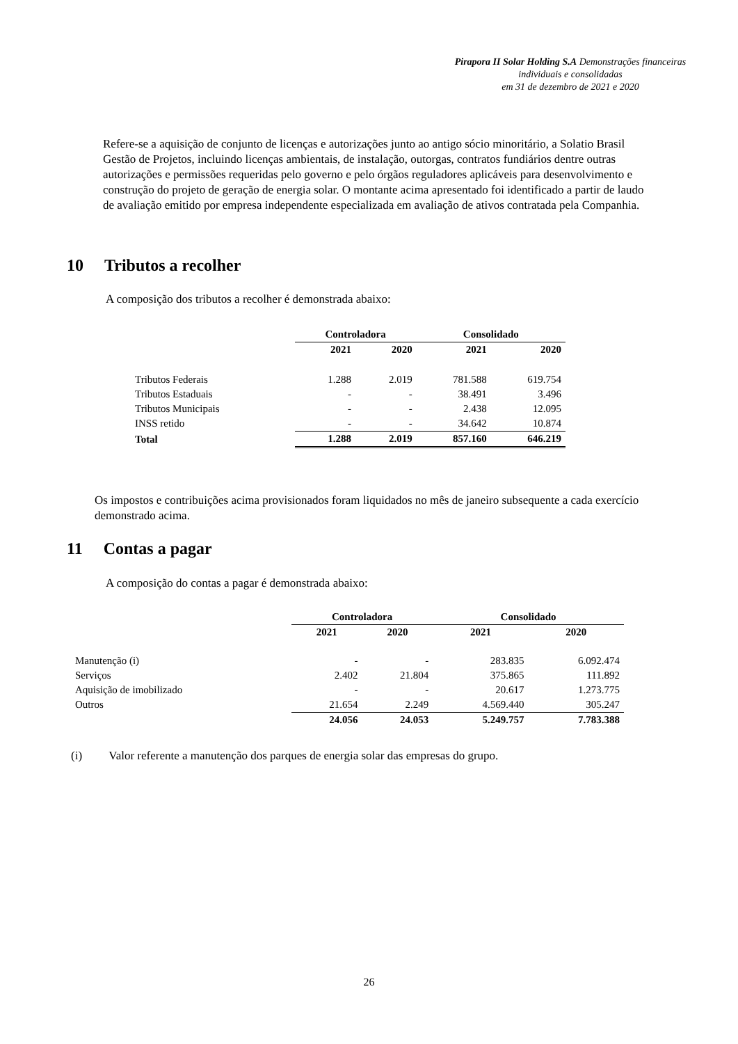Pirapora II Solar Holding S.A Demonstrações financeiras individuais e consolidadas
em 31 de dezembro de 2021 e 2020
Refere-se a aquisição de conjunto de licenças e autorizações junto ao antigo sócio minoritário, a Solatio Brasil Gestão de Projetos, incluindo licenças ambientais, de instalação, outorgas, contratos fundiários dentre outras autorizações e permissões requeridas pelo governo e pelo órgãos reguladores aplicáveis para desenvolvimento e construção do projeto de geração de energia solar. O montante acima apresentado foi identificado a partir de laudo de avaliação emitido por empresa independente especializada em avaliação de ativos contratada pela Companhia.
10 Tributos a recolher
A composição dos tributos a recolher é demonstrada abaixo:
| | Controladora | | Consolidado | |
| --- | --- | --- | --- | --- |
| | 2021 | 2020 | 2021 | 2020 |
| Tributos Federais | 1.288 | 2.019 | 781.588 | 619.754 |
| Tributos Estaduais | - | - | 38.491 | 3.496 |
| Tributos Municipais | - | - | 2.438 | 12.095 |
| INSS retido | - | - | 34.642 | 10.874 |
| Total | 1.288 | 2.019 | 857.160 | 646.219 |
Os impostos e contribuições acima provisionados foram liquidados no mês de janeiro subsequente a cada exercício demonstrado acima.
11 Contas a pagar
A composição do contas a pagar é demonstrada abaixo:
| | Controladora | | Consolidado | |
| --- | --- | --- | --- | --- |
| | 2021 | 2020 | 2021 | 2020 |
| Manutenção (i) | - | - | 283.835 | 6.092.474 |
| Serviços | 2.402 | 21.804 | 375.865 | 111.892 |
| Aquisição de imobilizado | - | - | 20.617 | 1.273.775 |
| Outros | 21.654 | 2.249 | 4.569.440 | 305.247 |
| | 24.056 | 24.053 | 5.249.757 | 7.783.388 |
(i) Valor referente a manutenção dos parques de energia solar das empresas do grupo.
26